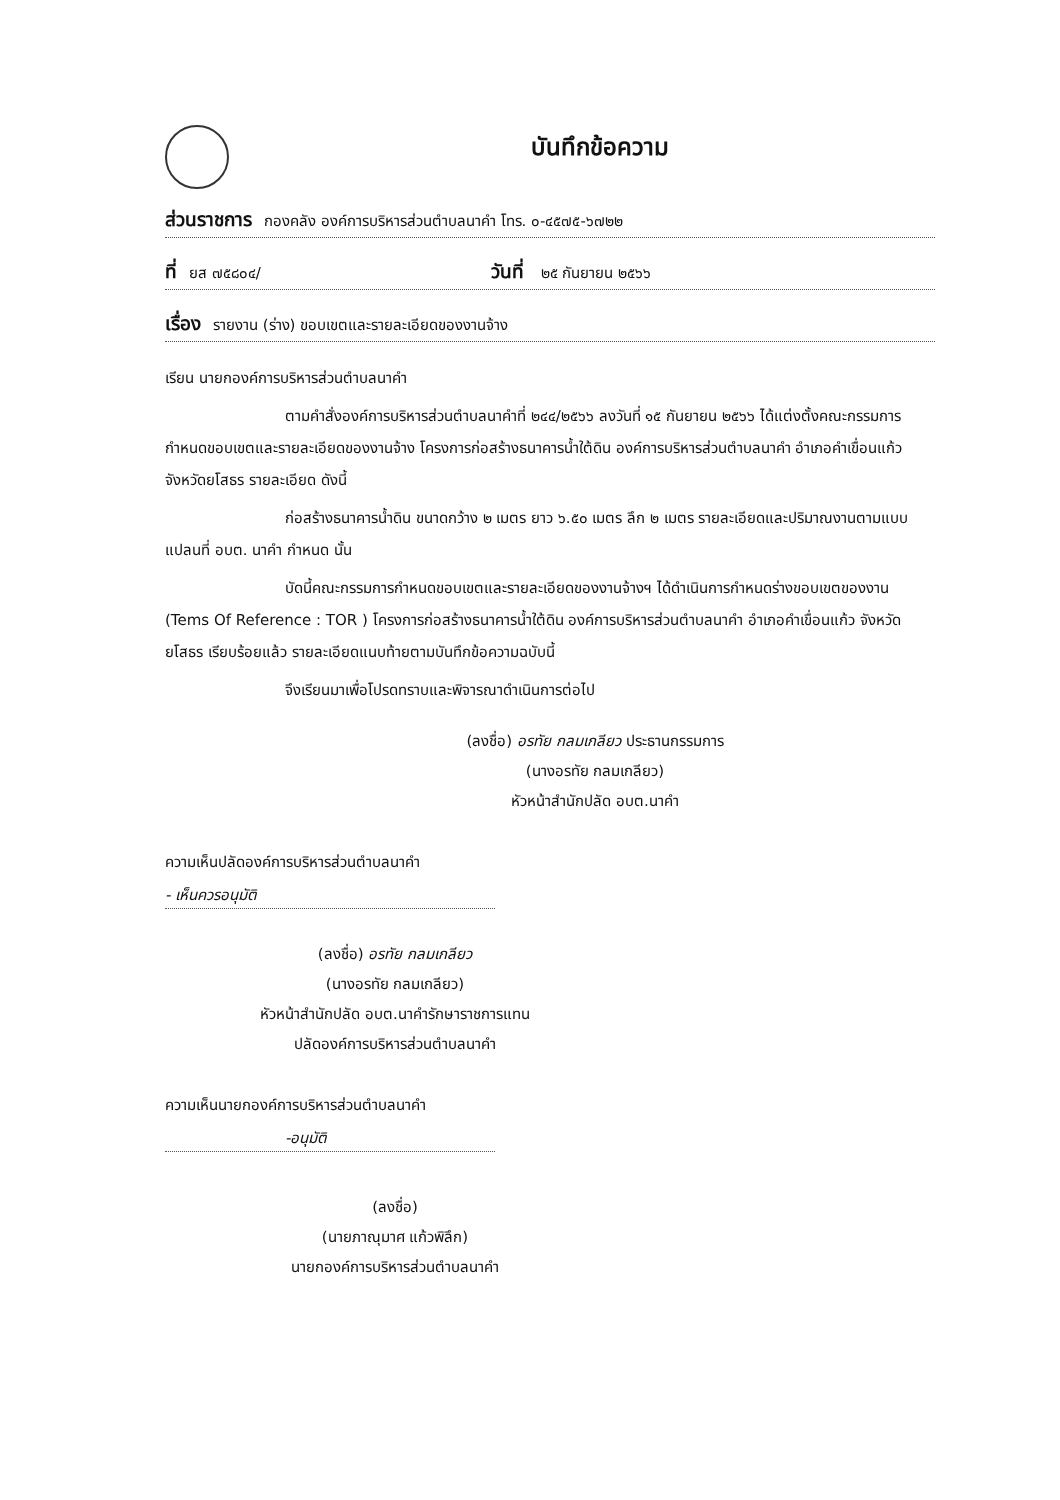บันทึกข้อความ
ส่วนราชการ กองคลัง องค์การบริหารส่วนตำบลนาคำ โทร. ๐-๔๕๗๕-๖๗๒๒
ที่ ยส ๗๕๘๐๔/ วันที่ ๒๕ กันยายน ๒๕๖๖
เรื่อง รายงาน (ร่าง) ขอบเขตและรายละเอียดของงานจ้าง
เรียน นายกองค์การบริหารส่วนตำบลนาคำ
ตามคำสั่งองค์การบริหารส่วนตำบลนาคำที่ ๒๔๔/๒๕๖๖ ลงวันที่ ๑๕ กันยายน ๒๕๖๖ ได้แต่งตั้งคณะกรรมการกำหนดขอบเขตและรายละเอียดของงานจ้าง โครงการก่อสร้างธนาคารน้ำใต้ดิน องค์การบริหารส่วนตำบลนาคำ อำเภอคำเขื่อนแก้ว จังหวัดยโสธร รายละเอียด ดังนี้
ก่อสร้างธนาคารน้ำดิน ขนาดกว้าง ๒ เมตร ยาว ๖.๕๐ เมตร ลึก ๒ เมตร รายละเอียดและปริมาณงานตามแบบแปลนที่ อบต. นาคำ กำหนด นั้น
บัดนี้คณะกรรมการกำหนดขอบเขตและรายละเอียดของงานจ้างฯ ได้ดำเนินการกำหนดร่างขอบเขตของงาน (Tems Of Reference : TOR ) โครงการก่อสร้างธนาคารน้ำใต้ดิน องค์การบริหารส่วนตำบลนาคำ อำเภอคำเขื่อนแก้ว จังหวัดยโสธร เรียบร้อยแล้ว รายละเอียดแนบท้ายตามบันทึกข้อความฉบับนี้
จึงเรียนมาเพื่อโปรดทราบและพิจารณาดำเนินการต่อไป
(ลงชื่อ) อรทัย กลมเกลียว ประธานกรรมการ
(นางอรทัย กลมเกลียว)
หัวหน้าสำนักปลัด อบต.นาคำ
ความเห็นปลัดองค์การบริหารส่วนตำบลนาคำ
- เห็นควรอนุมัติ
(ลงชื่อ) อรทัย กลมเกลียว
(นางอรทัย กลมเกลียว)
หัวหน้าสำนักปลัด อบต.นาคำรักษาราชการแทน
ปลัดองค์การบริหารส่วนตำบลนาคำ
ความเห็นนายกองค์การบริหารส่วนตำบลนาคำ
-อนุมัติ
(ลงชื่อ)
(นายภาณุมาศ แก้วพิลึก)
นายกองค์การบริหารส่วนตำบลนาคำ